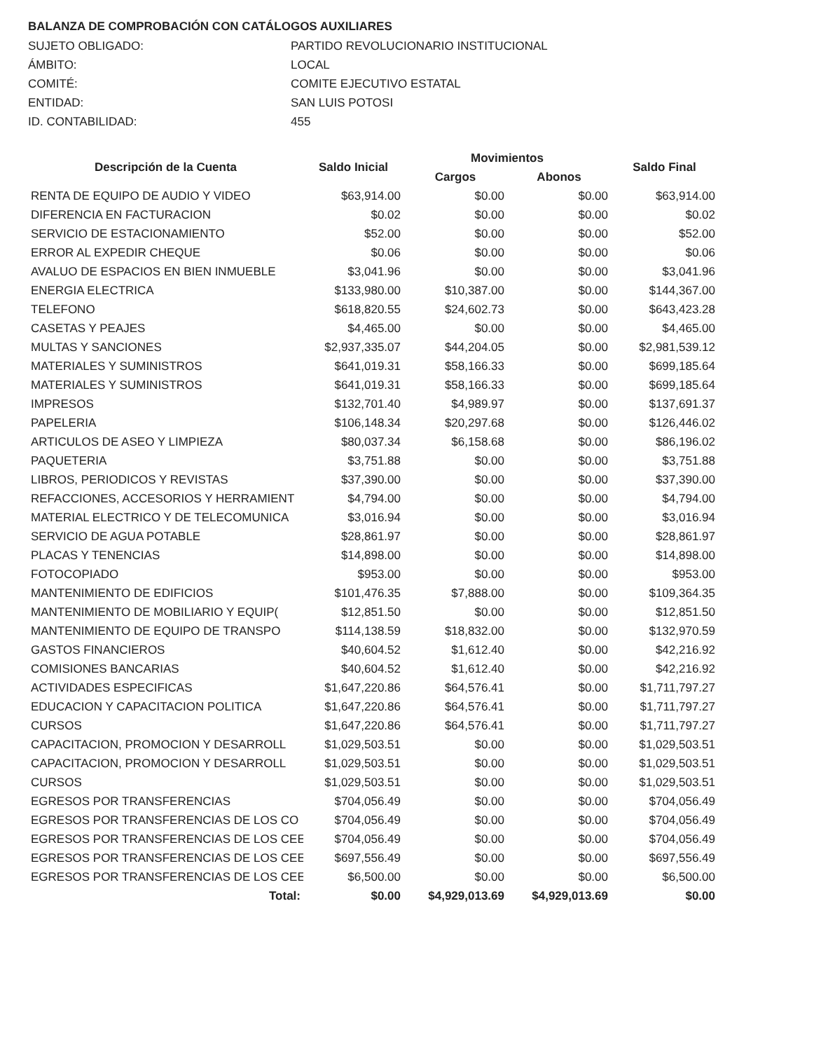BALANZA DE COMPROBACIÓN CON CATÁLOGOS AUXILIARES
SUJETO OBLIGADO:
PARTIDO REVOLUCIONARIO INSTITUCIONAL
ÁMBITO:
LOCAL
COMITÉ:
COMITE EJECUTIVO ESTATAL
ENTIDAD:
SAN LUIS POTOSI
ID. CONTABILIDAD:
455
| Descripción de la Cuenta | Saldo Inicial | Movimientos | | Saldo Final |
| --- | --- | --- | --- | --- |
| | | Cargos | Abonos | |
| RENTA DE EQUIPO DE AUDIO Y VIDEO | $63,914.00 | $0.00 | $0.00 | $63,914.00 |
| DIFERENCIA EN FACTURACION | $0.02 | $0.00 | $0.00 | $0.02 |
| SERVICIO DE ESTACIONAMIENTO | $52.00 | $0.00 | $0.00 | $52.00 |
| ERROR AL EXPEDIR CHEQUE | $0.06 | $0.00 | $0.00 | $0.06 |
| AVALUO DE ESPACIOS EN BIEN INMUEBLE | $3,041.96 | $0.00 | $0.00 | $3,041.96 |
| ENERGIA ELECTRICA | $133,980.00 | $10,387.00 | $0.00 | $144,367.00 |
| TELEFONO | $618,820.55 | $24,602.73 | $0.00 | $643,423.28 |
| CASETAS Y PEAJES | $4,465.00 | $0.00 | $0.00 | $4,465.00 |
| MULTAS Y SANCIONES | $2,937,335.07 | $44,204.05 | $0.00 | $2,981,539.12 |
| MATERIALES Y SUMINISTROS | $641,019.31 | $58,166.33 | $0.00 | $699,185.64 |
| MATERIALES Y SUMINISTROS | $641,019.31 | $58,166.33 | $0.00 | $699,185.64 |
| IMPRESOS | $132,701.40 | $4,989.97 | $0.00 | $137,691.37 |
| PAPELERIA | $106,148.34 | $20,297.68 | $0.00 | $126,446.02 |
| ARTICULOS DE ASEO Y LIMPIEZA | $80,037.34 | $6,158.68 | $0.00 | $86,196.02 |
| PAQUETERIA | $3,751.88 | $0.00 | $0.00 | $3,751.88 |
| LIBROS, PERIODICOS Y REVISTAS | $37,390.00 | $0.00 | $0.00 | $37,390.00 |
| REFACCIONES, ACCESORIOS Y HERRAMIENT | $4,794.00 | $0.00 | $0.00 | $4,794.00 |
| MATERIAL ELECTRICO Y DE TELECOMUNICA | $3,016.94 | $0.00 | $0.00 | $3,016.94 |
| SERVICIO DE AGUA POTABLE | $28,861.97 | $0.00 | $0.00 | $28,861.97 |
| PLACAS Y TENENCIAS | $14,898.00 | $0.00 | $0.00 | $14,898.00 |
| FOTOCOPIADO | $953.00 | $0.00 | $0.00 | $953.00 |
| MANTENIMIENTO DE EDIFICIOS | $101,476.35 | $7,888.00 | $0.00 | $109,364.35 |
| MANTENIMIENTO DE MOBILIARIO Y EQUIP( | $12,851.50 | $0.00 | $0.00 | $12,851.50 |
| MANTENIMIENTO DE EQUIPO DE TRANSPO | $114,138.59 | $18,832.00 | $0.00 | $132,970.59 |
| GASTOS FINANCIEROS | $40,604.52 | $1,612.40 | $0.00 | $42,216.92 |
| COMISIONES BANCARIAS | $40,604.52 | $1,612.40 | $0.00 | $42,216.92 |
| ACTIVIDADES ESPECIFICAS | $1,647,220.86 | $64,576.41 | $0.00 | $1,711,797.27 |
| EDUCACION Y CAPACITACION POLITICA | $1,647,220.86 | $64,576.41 | $0.00 | $1,711,797.27 |
| CURSOS | $1,647,220.86 | $64,576.41 | $0.00 | $1,711,797.27 |
| CAPACITACION, PROMOCION Y DESARROLL | $1,029,503.51 | $0.00 | $0.00 | $1,029,503.51 |
| CAPACITACION, PROMOCION Y DESARROLL | $1,029,503.51 | $0.00 | $0.00 | $1,029,503.51 |
| CURSOS | $1,029,503.51 | $0.00 | $0.00 | $1,029,503.51 |
| EGRESOS POR TRANSFERENCIAS | $704,056.49 | $0.00 | $0.00 | $704,056.49 |
| EGRESOS POR TRANSFERENCIAS DE LOS CO | $704,056.49 | $0.00 | $0.00 | $704,056.49 |
| EGRESOS POR TRANSFERENCIAS DE LOS CEE | $704,056.49 | $0.00 | $0.00 | $704,056.49 |
| EGRESOS POR TRANSFERENCIAS DE LOS CEE | $697,556.49 | $0.00 | $0.00 | $697,556.49 |
| EGRESOS POR TRANSFERENCIAS DE LOS CEE | $6,500.00 | $0.00 | $0.00 | $6,500.00 |
| Total: | $0.00 | $4,929,013.69 | $4,929,013.69 | $0.00 |